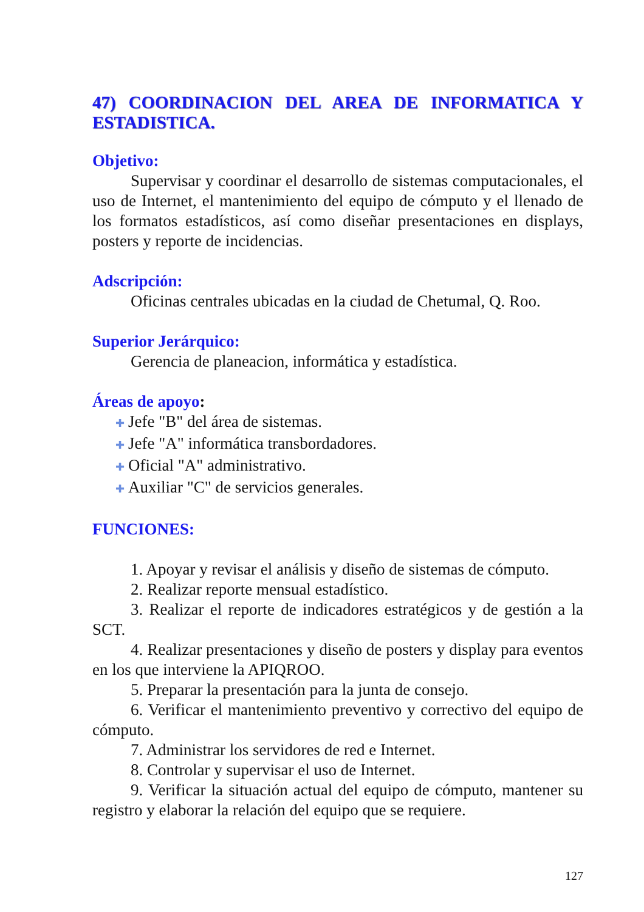47) COORDINACION DEL AREA DE INFORMATICA Y ESTADISTICA.
Objetivo:
Supervisar y coordinar el desarrollo de sistemas computacionales, el uso de Internet, el mantenimiento del equipo de cómputo y el llenado de los formatos estadísticos, así como diseñar presentaciones en displays, posters y reporte de incidencias.
Adscripción:
Oficinas centrales ubicadas en la ciudad de Chetumal, Q. Roo.
Superior Jerárquico:
Gerencia de planeacion, informática y estadística.
Áreas de apoyo:
Jefe "B" del área de sistemas.
Jefe "A" informática transbordadores.
Oficial "A" administrativo.
Auxiliar "C" de servicios generales.
FUNCIONES:
1. Apoyar y revisar el análisis y diseño de sistemas de cómputo.
2. Realizar reporte mensual estadístico.
3. Realizar el reporte de indicadores estratégicos y de gestión a la SCT.
4. Realizar presentaciones y diseño de posters y display para eventos en los que interviene la APIQROO.
5. Preparar la presentación para la junta de consejo.
6. Verificar el mantenimiento preventivo y correctivo del equipo de cómputo.
7. Administrar los servidores de red e Internet.
8. Controlar y supervisar el uso de Internet.
9. Verificar la situación actual del equipo de cómputo, mantener su registro y elaborar la relación del equipo que se requiere.
127